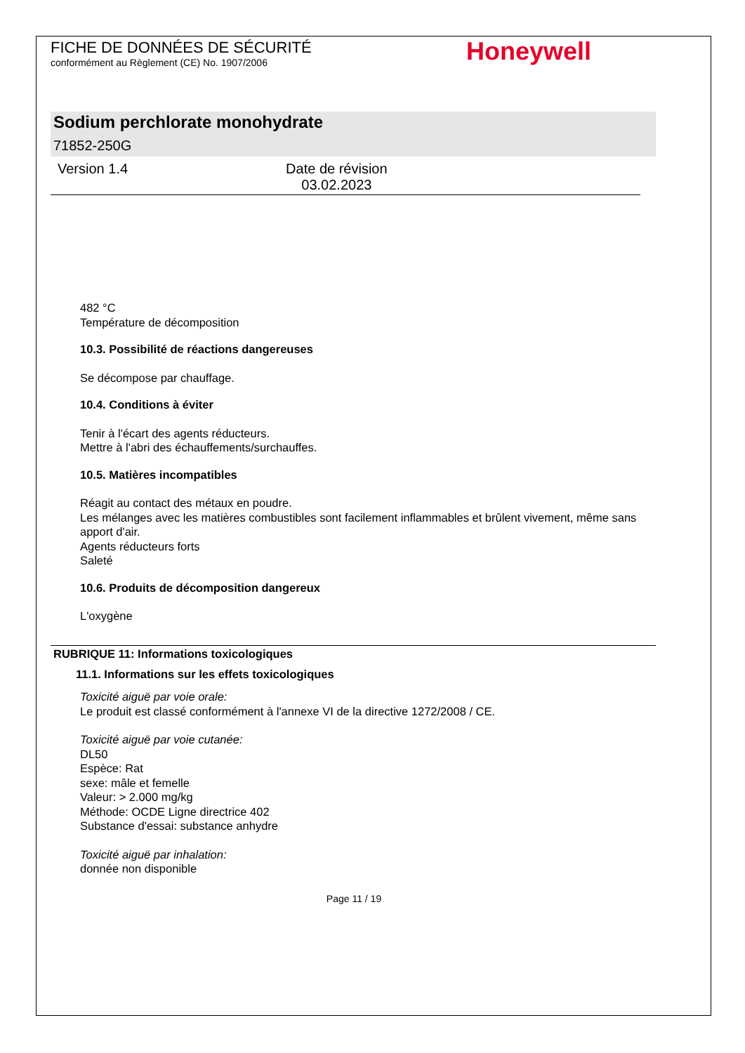FICHE DE DONNÉES DE SÉCURITÉ
conformément au Règlement (CE) No. 1907/2006
Honeywell
Sodium perchlorate monohydrate
71852-250G
Version 1.4 Date de révision
03.02.2023
482 °C
Température de décomposition
10.3. Possibilité de réactions dangereuses
Se décompose par chauffage.
10.4. Conditions à éviter
Tenir à l'écart des agents réducteurs.
Mettre à l'abri des échauffements/surchauffes.
10.5. Matières incompatibles
Réagit au contact des métaux en poudre.
Les mélanges avec les matières combustibles sont facilement inflammables et brûlent vivement, même sans apport d'air.
Agents réducteurs forts
Saleté
10.6. Produits de décomposition dangereux
L'oxygène
RUBRIQUE 11: Informations toxicologiques
11.1. Informations sur les effets toxicologiques
Toxicité aiguë par voie orale:
Le produit est classé conformément à l'annexe VI de la directive 1272/2008 / CE.
Toxicité aiguë par voie cutanée:
DL50
Espèce: Rat
sexe: mâle et femelle
Valeur: > 2.000 mg/kg
Méthode: OCDE Ligne directrice 402
Substance d'essai: substance anhydre
Toxicité aiguë par inhalation:
donnée non disponible
Page 11 / 19